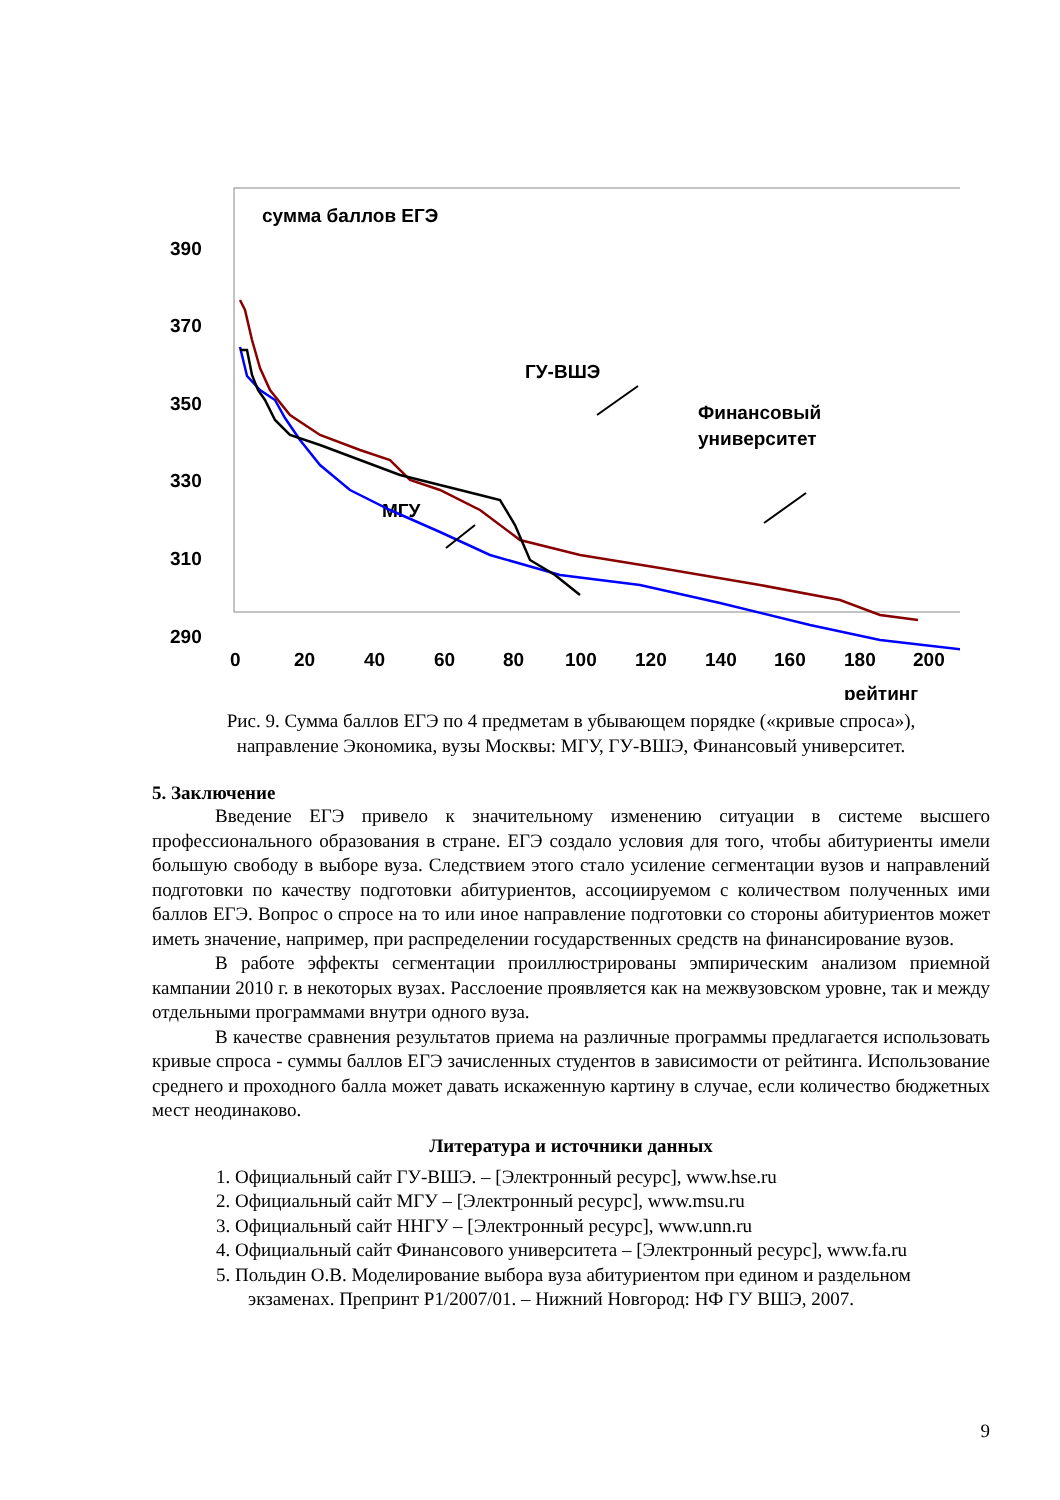390
370
350
330
310
290
0
20
40
60
80
100
120
140
160
180
200
рейтинг
сумма баллов ЕГЭ
ГУ-ВШЭ
Финансовый
университет
МГУ
Рис. 9. Сумма баллов ЕГЭ по 4 предметам в убывающем порядке («кривые спроса»),
направление Экономика, вузы Москвы: МГУ, ГУ-ВШЭ, Финансовый университет.
5. Заключение
Введение ЕГЭ привело к значительному изменению ситуации в системе высшего профессионального образования в стране. ЕГЭ создало условия для того, чтобы абитуриенты имели большую свободу в выборе вуза. Следствием этого стало усиление сегментации вузов и направлений подготовки по качеству подготовки абитуриентов, ассоциируемом с количеством полученных ими баллов ЕГЭ. Вопрос о спросе на то или иное направление подготовки со стороны абитуриентов может иметь значение, например, при распределении государственных средств на финансирование вузов.
В работе эффекты сегментации проиллюстрированы эмпирическим анализом приемной кампании 2010 г. в некоторых вузах. Расслоение проявляется как на межвузовском уровне, так и между отдельными программами внутри одного вуза.
В качестве сравнения результатов приема на различные программы предлагается использовать кривые спроса - суммы баллов ЕГЭ зачисленных студентов в зависимости от рейтинга. Использование среднего и проходного балла может давать искаженную картину в случае, если количество бюджетных мест неодинаково.
Литература и источники данных
1. Официальный сайт ГУ-ВШЭ. – [Электронный ресурс], www.hse.ru
2. Официальный сайт МГУ – [Электронный ресурс], www.msu.ru
3. Официальный сайт ННГУ – [Электронный ресурс], www.unn.ru
4. Официальный сайт Финансового университета – [Электронный ресурс], www.fa.ru
5. Польдин О.В. Моделирование выбора вуза абитуриентом при едином и раздельном экзаменах. Препринт P1/2007/01. – Нижний Новгород: НФ ГУ ВШЭ, 2007.
9